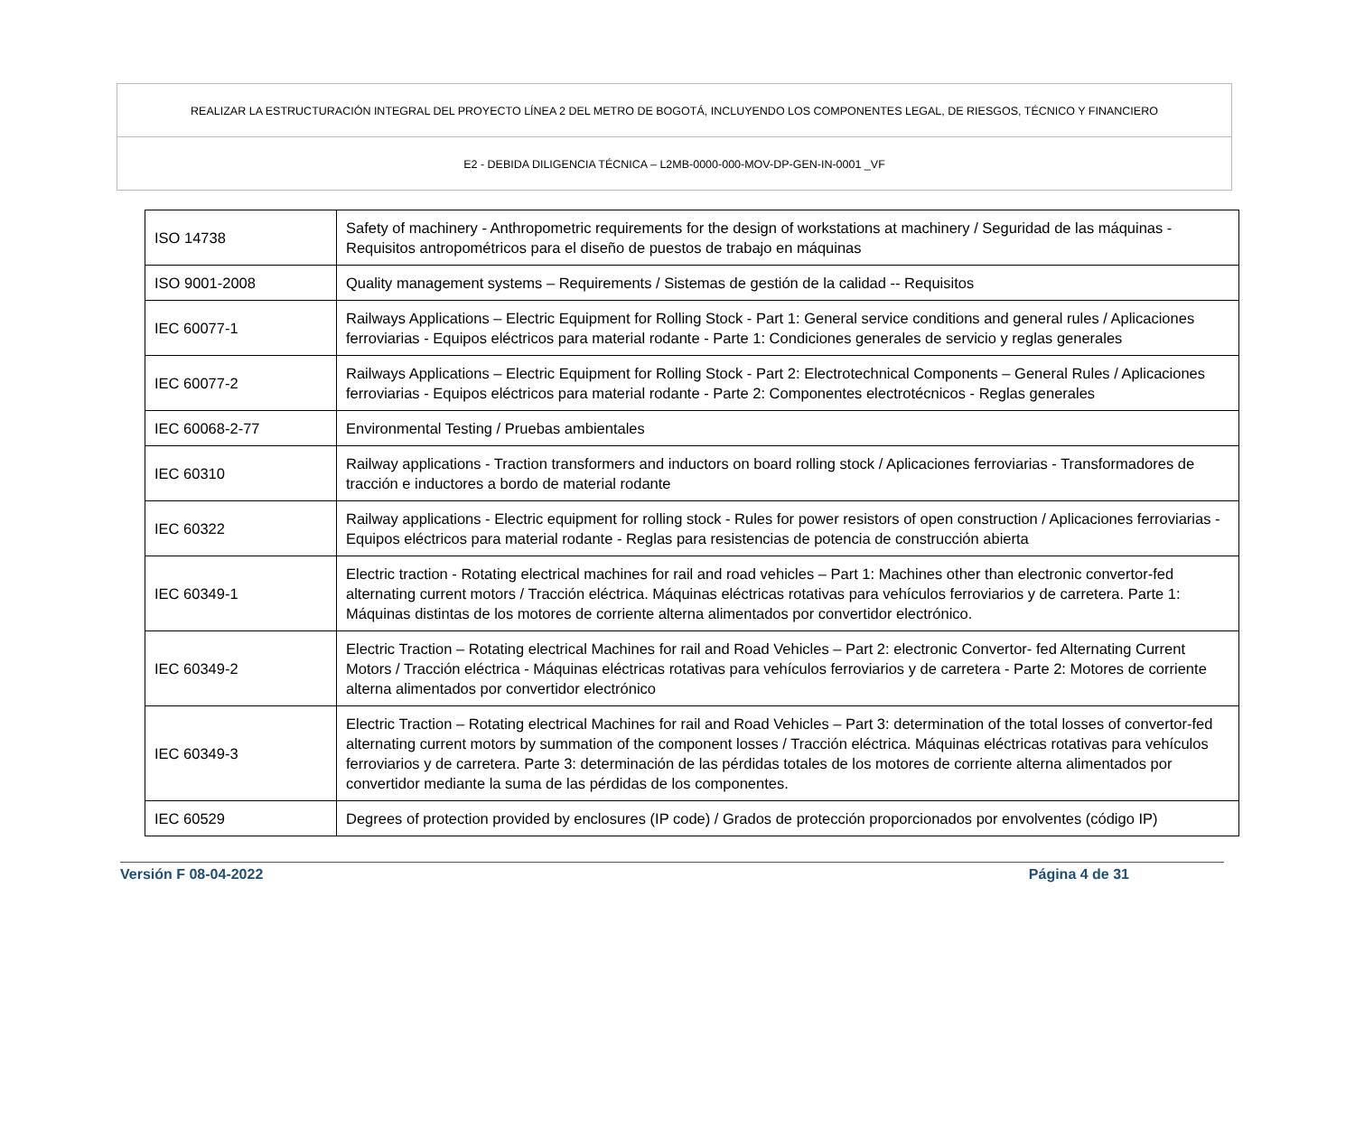REALIZAR LA ESTRUCTURACIÓN INTEGRAL DEL PROYECTO LÍNEA 2 DEL METRO DE BOGOTÁ, INCLUYENDO LOS COMPONENTES LEGAL, DE RIESGOS, TÉCNICO Y FINANCIERO
E2 - DEBIDA DILIGENCIA TÉCNICA – L2MB-0000-000-MOV-DP-GEN-IN-0001 _VF
| ISO 14738 | Safety of machinery - Anthropometric requirements for the design of workstations at machinery / Seguridad de las máquinas - Requisitos antropométricos para el diseño de puestos de trabajo en máquinas |
| ISO 9001-2008 | Quality management systems – Requirements / Sistemas de gestión de la calidad -- Requisitos |
| IEC 60077-1 | Railways Applications – Electric Equipment for Rolling Stock - Part 1: General service conditions and general rules / Aplicaciones ferroviarias - Equipos eléctricos para material rodante - Parte 1: Condiciones generales de servicio y reglas generales |
| IEC 60077-2 | Railways Applications – Electric Equipment for Rolling Stock - Part 2: Electrotechnical Components – General Rules / Aplicaciones ferroviarias - Equipos eléctricos para material rodante - Parte 2: Componentes electrotécnicos - Reglas generales |
| IEC 60068-2-77 | Environmental Testing / Pruebas ambientales |
| IEC 60310 | Railway applications - Traction transformers and inductors on board rolling stock / Aplicaciones ferroviarias - Transformadores de tracción e inductores a bordo de material rodante |
| IEC 60322 | Railway applications - Electric equipment for rolling stock - Rules for power resistors of open construction / Aplicaciones ferroviarias - Equipos eléctricos para material rodante - Reglas para resistencias de potencia de construcción abierta |
| IEC 60349-1 | Electric traction - Rotating electrical machines for rail and road vehicles – Part 1: Machines other than electronic convertor-fed alternating current motors / Tracción eléctrica. Máquinas eléctricas rotativas para vehículos ferroviarios y de carretera. Parte 1: Máquinas distintas de los motores de corriente alterna alimentados por convertidor electrónico. |
| IEC 60349-2 | Electric Traction – Rotating electrical Machines for rail and Road Vehicles – Part 2: electronic Convertor- fed Alternating Current Motors / Tracción eléctrica - Máquinas eléctricas rotativas para vehículos ferroviarios y de carretera - Parte 2: Motores de corriente alterna alimentados por convertidor electrónico |
| IEC 60349-3 | Electric Traction – Rotating electrical Machines for rail and Road Vehicles – Part 3: determination of the total losses of convertor-fed alternating current motors by summation of the component losses / Tracción eléctrica. Máquinas eléctricas rotativas para vehículos ferroviarios y de carretera. Parte 3: determinación de las pérdidas totales de los motores de corriente alterna alimentados por convertidor mediante la suma de las pérdidas de los componentes. |
| IEC 60529 | Degrees of protection provided by enclosures (IP code) / Grados de protección proporcionados por envolventes (código IP) |
Versión F 08-04-2022 Página 4 de 31